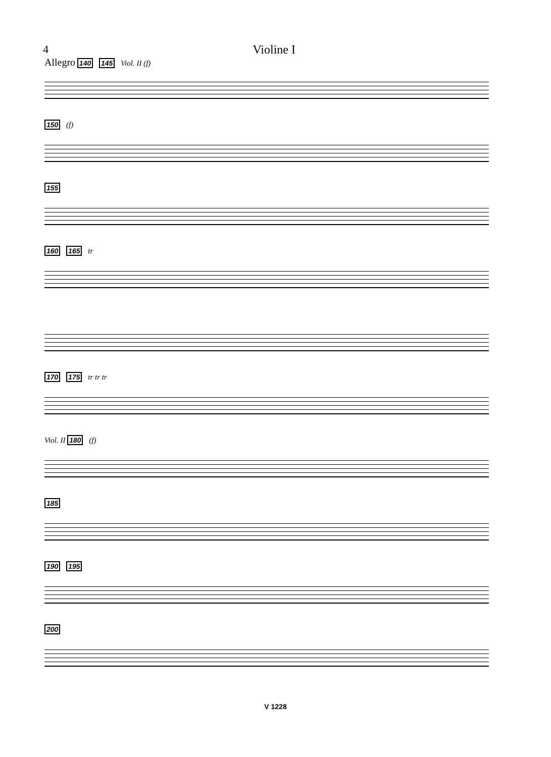4 Violine I
Allegro 140 145 Viol. II (f)
150 (f)
155
160 165 tr
170 175 tr tr tr
Viol. II 180 (f)
185
190 195
200
V 1228